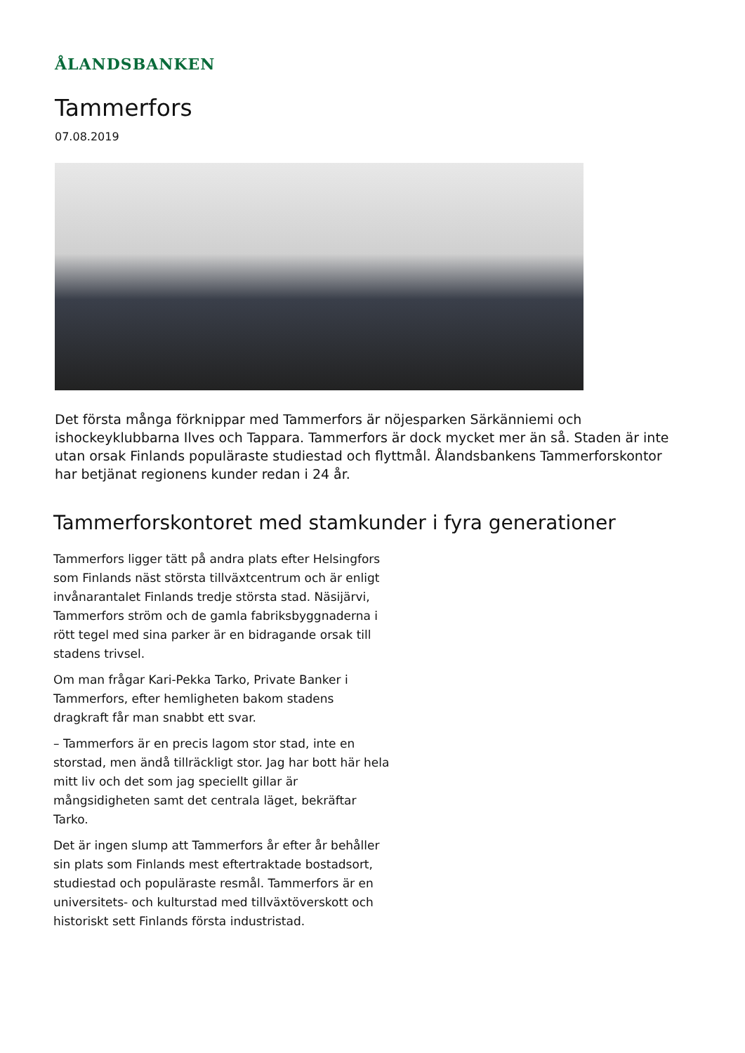ÅLANDSBANKEN
Tammerfors
07.08.2019
Det första många förknippar med Tammerfors är nöjesparken Särkänniemi och ishockeyklubbarna Ilves och Tappara. Tammerfors är dock mycket mer än så. Staden är inte utan orsak Finlands populäraste studiestad och flyttmål. Ålandsbankens Tammerforskontor har betjänat regionens kunder redan i 24 år.
Tammerforskontoret med stamkunder i fyra generationer
Tammerfors ligger tätt på andra plats efter Helsingfors som Finlands näst största tillväxtcentrum och är enligt invånarantalet Finlands tredje största stad. Näsijärvi, Tammerfors ström och de gamla fabriksbyggnaderna i rött tegel med sina parker är en bidragande orsak till stadens trivsel.
Om man frågar Kari-Pekka Tarko, Private Banker i Tammerfors, efter hemligheten bakom stadens dragkraft får man snabbt ett svar.
– Tammerfors är en precis lagom stor stad, inte en storstad, men ändå tillräckligt stor. Jag har bott här hela mitt liv och det som jag speciellt gillar är mångsidigheten samt det centrala läget, bekräftar Tarko.
Det är ingen slump att Tammerfors år efter år behåller sin plats som Finlands mest eftertraktade bostadsort, studiestad och populäraste resmål. Tammerfors är en universitets- och kulturstad med tillväxtöverskott och historiskt sett Finlands första industristad.